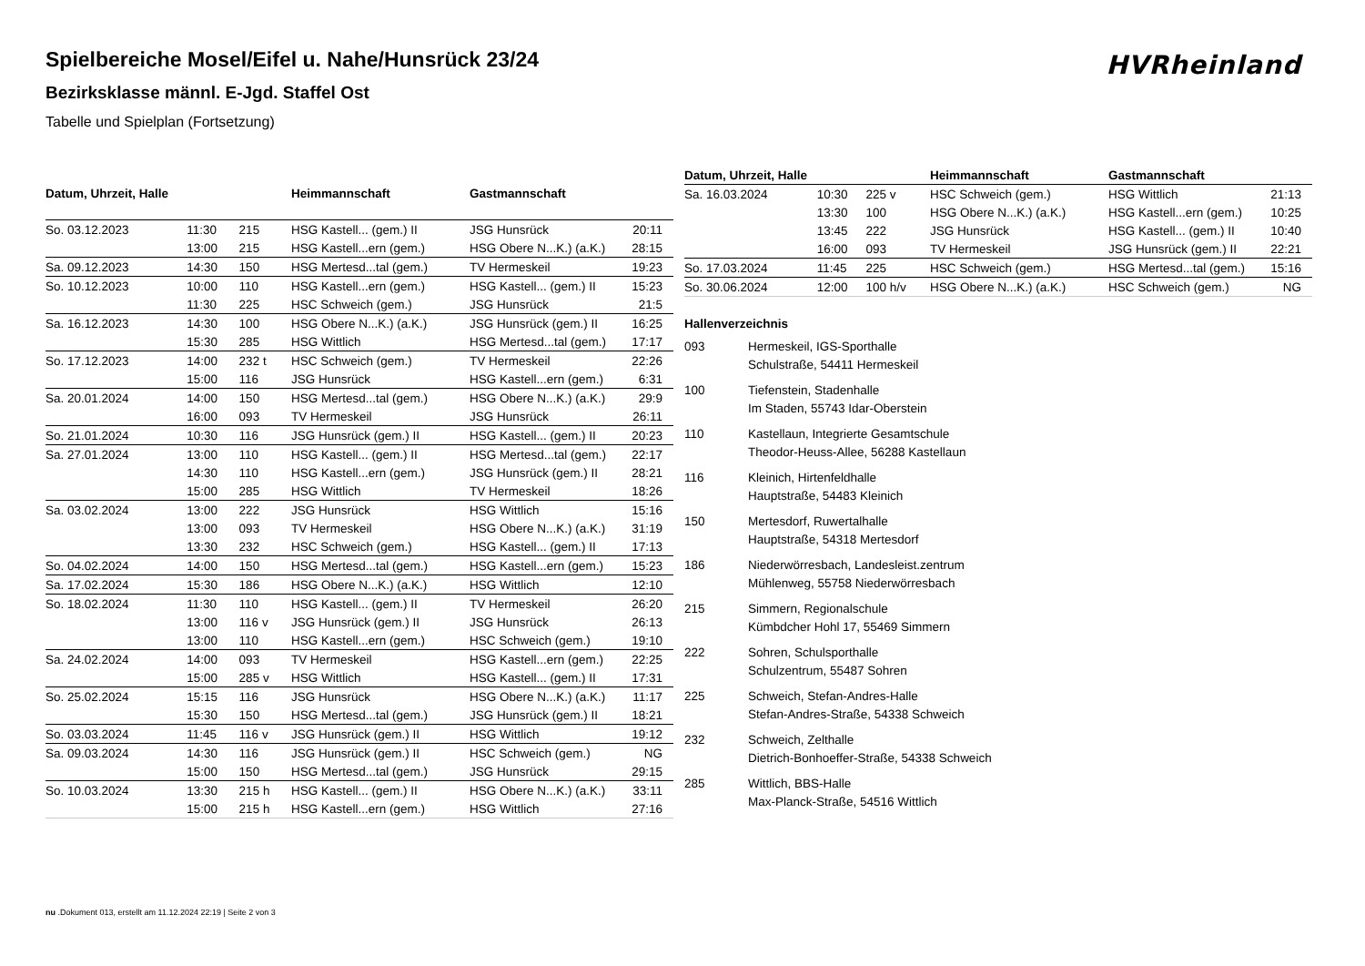Spielbereiche Mosel/Eifel u. Nahe/Hunsrück 23/24
Bezirksklasse männl. E-Jgd. Staffel Ost
Tabelle und Spielplan (Fortsetzung)
HVRheinland
| Datum, Uhrzeit, Halle | | | Heimmannschaft | Gastmannschaft | |
| --- | --- | --- | --- | --- | --- |
| So. 03.12.2023 | 11:30 | 215 | HSG Kastell... (gem.) II | JSG Hunsrück | 20:11 |
| | 13:00 | 215 | HSG Kastell...ern (gem.) | HSG Obere N...K.) (a.K.) | 28:15 |
| Sa. 09.12.2023 | 14:30 | 150 | HSG Mertesd...tal (gem.) | TV Hermeskeil | 19:23 |
| So. 10.12.2023 | 10:00 | 110 | HSG Kastell...ern (gem.) | HSG Kastell... (gem.) II | 15:23 |
| | 11:30 | 225 | HSC Schweich (gem.) | JSG Hunsrück | 21:5 |
| Sa. 16.12.2023 | 14:30 | 100 | HSG Obere N...K.) (a.K.) | JSG Hunsrück (gem.) II | 16:25 |
| | 15:30 | 285 | HSG Wittlich | HSG Mertesd...tal (gem.) | 17:17 |
| So. 17.12.2023 | 14:00 | 232 t | HSC Schweich (gem.) | TV Hermeskeil | 22:26 |
| | 15:00 | 116 | JSG Hunsrück | HSG Kastell...ern (gem.) | 6:31 |
| Sa. 20.01.2024 | 14:00 | 150 | HSG Mertesd...tal (gem.) | HSG Obere N...K.) (a.K.) | 29:9 |
| | 16:00 | 093 | TV Hermeskeil | JSG Hunsrück | 26:11 |
| So. 21.01.2024 | 10:30 | 116 | JSG Hunsrück (gem.) II | HSG Kastell... (gem.) II | 20:23 |
| Sa. 27.01.2024 | 13:00 | 110 | HSG Kastell... (gem.) II | HSG Mertesd...tal (gem.) | 22:17 |
| | 14:30 | 110 | HSG Kastell...ern (gem.) | JSG Hunsrück (gem.) II | 28:21 |
| | 15:00 | 285 | HSG Wittlich | TV Hermeskeil | 18:26 |
| Sa. 03.02.2024 | 13:00 | 222 | JSG Hunsrück | HSG Wittlich | 15:16 |
| | 13:00 | 093 | TV Hermeskeil | HSG Obere N...K.) (a.K.) | 31:19 |
| | 13:30 | 232 | HSC Schweich (gem.) | HSG Kastell... (gem.) II | 17:13 |
| So. 04.02.2024 | 14:00 | 150 | HSG Mertesd...tal (gem.) | HSG Kastell...ern (gem.) | 15:23 |
| Sa. 17.02.2024 | 15:30 | 186 | HSG Obere N...K.) (a.K.) | HSG Wittlich | 12:10 |
| So. 18.02.2024 | 11:30 | 110 | HSG Kastell... (gem.) II | TV Hermeskeil | 26:20 |
| | 13:00 | 116 v | JSG Hunsrück (gem.) II | JSG Hunsrück | 26:13 |
| | 13:00 | 110 | HSG Kastell...ern (gem.) | HSC Schweich (gem.) | 19:10 |
| Sa. 24.02.2024 | 14:00 | 093 | TV Hermeskeil | HSG Kastell...ern (gem.) | 22:25 |
| | 15:00 | 285 v | HSG Wittlich | HSG Kastell... (gem.) II | 17:31 |
| So. 25.02.2024 | 15:15 | 116 | JSG Hunsrück | HSG Obere N...K.) (a.K.) | 11:17 |
| | 15:30 | 150 | HSG Mertesd...tal (gem.) | JSG Hunsrück (gem.) II | 18:21 |
| So. 03.03.2024 | 11:45 | 116 v | JSG Hunsrück (gem.) II | HSG Wittlich | 19:12 |
| Sa. 09.03.2024 | 14:30 | 116 | JSG Hunsrück (gem.) II | HSC Schweich (gem.) | NG |
| | 15:00 | 150 | HSG Mertesd...tal (gem.) | JSG Hunsrück | 29:15 |
| So. 10.03.2024 | 13:30 | 215 h | HSG Kastell... (gem.) II | HSG Obere N...K.) (a.K.) | 33:11 |
| | 15:00 | 215 h | HSG Kastell...ern (gem.) | HSG Wittlich | 27:16 |
| Datum, Uhrzeit, Halle | | | Heimmannschaft | Gastmannschaft | |
| --- | --- | --- | --- | --- | --- |
| Sa. 16.03.2024 | 10:30 | 225 v | HSC Schweich (gem.) | HSG Wittlich | 21:13 |
| | 13:30 | 100 | HSG Obere N...K.) (a.K.) | HSG Kastell...ern (gem.) | 10:25 |
| | 13:45 | 222 | JSG Hunsrück | HSG Kastell... (gem.) II | 10:40 |
| | 16:00 | 093 | TV Hermeskeil | JSG Hunsrück (gem.) II | 22:21 |
| So. 17.03.2024 | 11:45 | 225 | HSC Schweich (gem.) | HSG Mertesd...tal (gem.) | 15:16 |
| So. 30.06.2024 | 12:00 | 100 h/v | HSG Obere N...K.) (a.K.) | HSC Schweich (gem.) | NG |
Hallenverzeichnis
093 Hermeskeil, IGS-Sporthalle
Schulstraße, 54411 Hermeskeil
100 Tiefenstein, Stadenhalle
Im Staden, 55743 Idar-Oberstein
110 Kastellaun, Integrierte Gesamtschule
Theodor-Heuss-Allee, 56288 Kastellaun
116 Kleinich, Hirtenfeldhalle
Hauptstraße, 54483 Kleinich
150 Mertesdorf, Ruwertalhalle
Hauptstraße, 54318 Mertesdorf
186 Niederwörresbach, Landesleist.zentrum
Mühlenweg, 55758 Niederwörresbach
215 Simmern, Regionalschule
Kümbdcher Hohl 17, 55469 Simmern
222 Sohren, Schulsporthalle
Schulzentrum, 55487 Sohren
225 Schweich, Stefan-Andres-Halle
Stefan-Andres-Straße, 54338 Schweich
232 Schweich, Zelthalle
Dietrich-Bonhoeffer-Straße, 54338 Schweich
285 Wittlich, BBS-Halle
Max-Planck-Straße, 54516 Wittlich
nu .Dokument 013, erstellt am 11.12.2024 22:19 | Seite 2 von 3